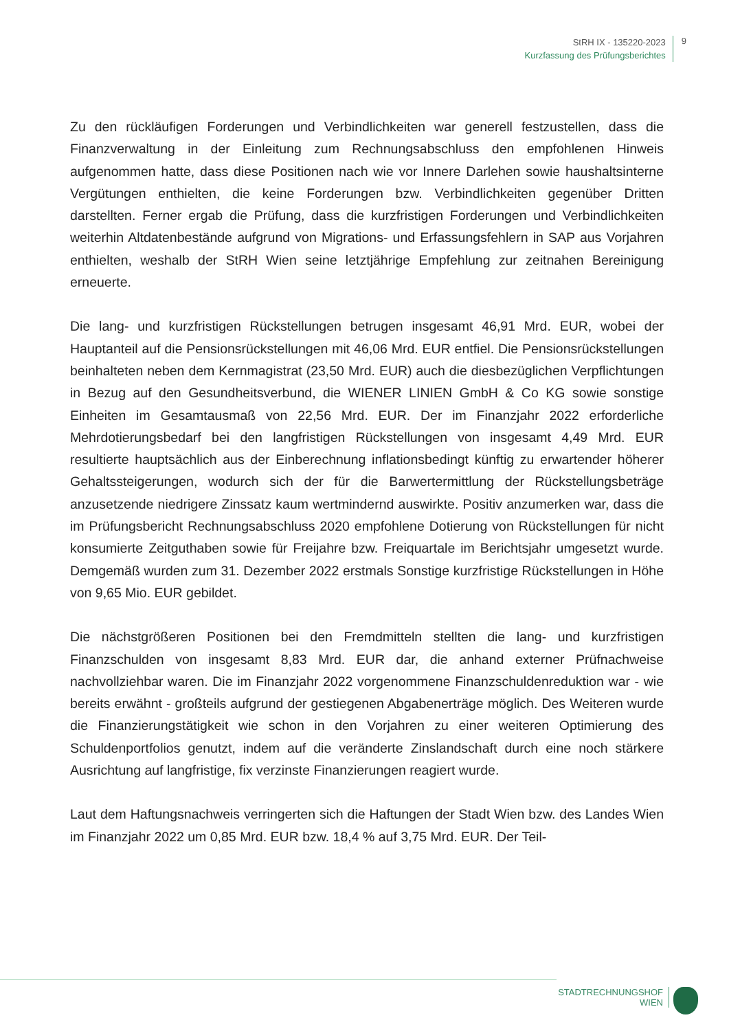StRH IX - 135220-2023
Kurzfassung des Prüfungsberichtes
9
Zu den rückläufigen Forderungen und Verbindlichkeiten war generell festzustellen, dass die Finanzverwaltung in der Einleitung zum Rechnungsabschluss den empfohlenen Hinweis aufgenommen hatte, dass diese Positionen nach wie vor Innere Darlehen sowie haushaltsinterne Vergütungen enthielten, die keine Forderungen bzw. Verbindlichkeiten gegenüber Dritten darstellten. Ferner ergab die Prüfung, dass die kurzfristigen Forderungen und Verbindlichkeiten weiterhin Altdatenbestände aufgrund von Migrations- und Erfassungsfehlern in SAP aus Vorjahren enthielten, weshalb der StRH Wien seine letztjährige Empfehlung zur zeitnahen Bereinigung erneuerte.
Die lang- und kurzfristigen Rückstellungen betrugen insgesamt 46,91 Mrd. EUR, wobei der Hauptanteil auf die Pensionsrückstellungen mit 46,06 Mrd. EUR entfiel. Die Pensionsrückstellungen beinhalteten neben dem Kernmagistrat (23,50 Mrd. EUR) auch die diesbezüglichen Verpflichtungen in Bezug auf den Gesundheitsverbund, die WIENER LINIEN GmbH & Co KG sowie sonstige Einheiten im Gesamtausmaß von 22,56 Mrd. EUR. Der im Finanzjahr 2022 erforderliche Mehrdotierungsbedarf bei den langfristigen Rückstellungen von insgesamt 4,49 Mrd. EUR resultierte hauptsächlich aus der Einberechnung inflationsbedingt künftig zu erwartender höherer Gehaltssteigerungen, wodurch sich der für die Barwertermittlung der Rückstellungsbeträge anzusetzende niedrigere Zinssatz kaum wertmindernd auswirkte. Positiv anzumerken war, dass die im Prüfungsbericht Rechnungsabschluss 2020 empfohlene Dotierung von Rückstellungen für nicht konsumierte Zeitguthaben sowie für Freijahre bzw. Freiquartale im Berichtsjahr umgesetzt wurde. Demgemäß wurden zum 31. Dezember 2022 erstmals Sonstige kurzfristige Rückstellungen in Höhe von 9,65 Mio. EUR gebildet.
Die nächstgrößeren Positionen bei den Fremdmitteln stellten die lang- und kurzfristigen Finanzschulden von insgesamt 8,83 Mrd. EUR dar, die anhand externer Prüfnachweise nachvollziehbar waren. Die im Finanzjahr 2022 vorgenommene Finanzschuldenreduktion war - wie bereits erwähnt - großteils aufgrund der gestiegenen Abgabenerträge möglich. Des Weiteren wurde die Finanzierungstätigkeit wie schon in den Vorjahren zu einer weiteren Optimierung des Schuldenportfolios genutzt, indem auf die veränderte Zinslandschaft durch eine noch stärkere Ausrichtung auf langfristige, fix verzinste Finanzierungen reagiert wurde.
Laut dem Haftungsnachweis verringerten sich die Haftungen der Stadt Wien bzw. des Landes Wien im Finanzjahr 2022 um 0,85 Mrd. EUR bzw. 18,4 % auf 3,75 Mrd. EUR. Der Teil-
STADTRECHNUNGSHOF
WIEN